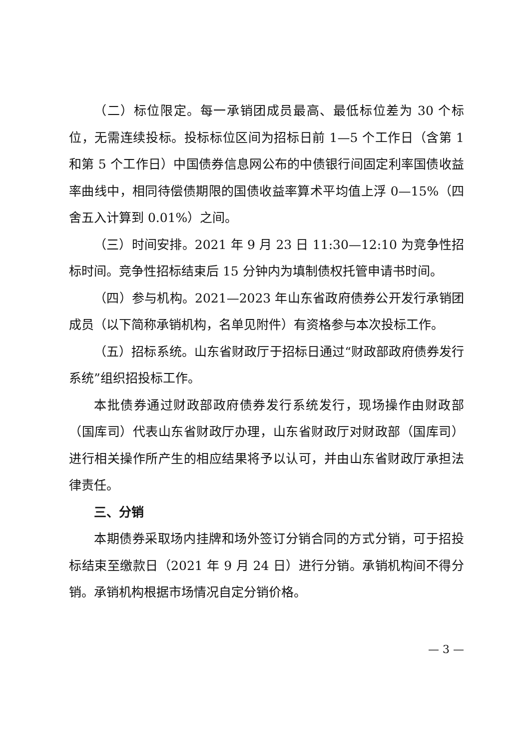（二）标位限定。每一承销团成员最高、最低标位差为 30 个标位，无需连续投标。投标标位区间为招标日前 1—5 个工作日（含第 1 和第 5 个工作日）中国债券信息网公布的中债银行间固定利率国债收益率曲线中，相同待偿债期限的国债收益率算术平均值上浮 0—15%（四舍五入计算到 0.01%）之间。
（三）时间安排。2021 年 9 月 23 日 11:30—12:10 为竞争性招标时间。竞争性招标结束后 15 分钟内为填制债权托管申请书时间。
（四）参与机构。2021—2023 年山东省政府债券公开发行承销团成员（以下简称承销机构，名单见附件）有资格参与本次投标工作。
（五）招标系统。山东省财政厅于招标日通过“财政部政府债券发行系统”组织招投标工作。
本批债券通过财政部政府债券发行系统发行，现场操作由财政部（国库司）代表山东省财政厅办理，山东省财政厅对财政部（国库司）进行相关操作所产生的相应结果将予以认可，并由山东省财政厅承担法律责任。
三、分销
本期债券采取场内挂牌和场外签订分销合同的方式分销，可于招投标结束至缴款日（2021 年 9 月 24 日）进行分销。承销机构间不得分销。承销机构根据市场情况自定分销价格。
— 3 —